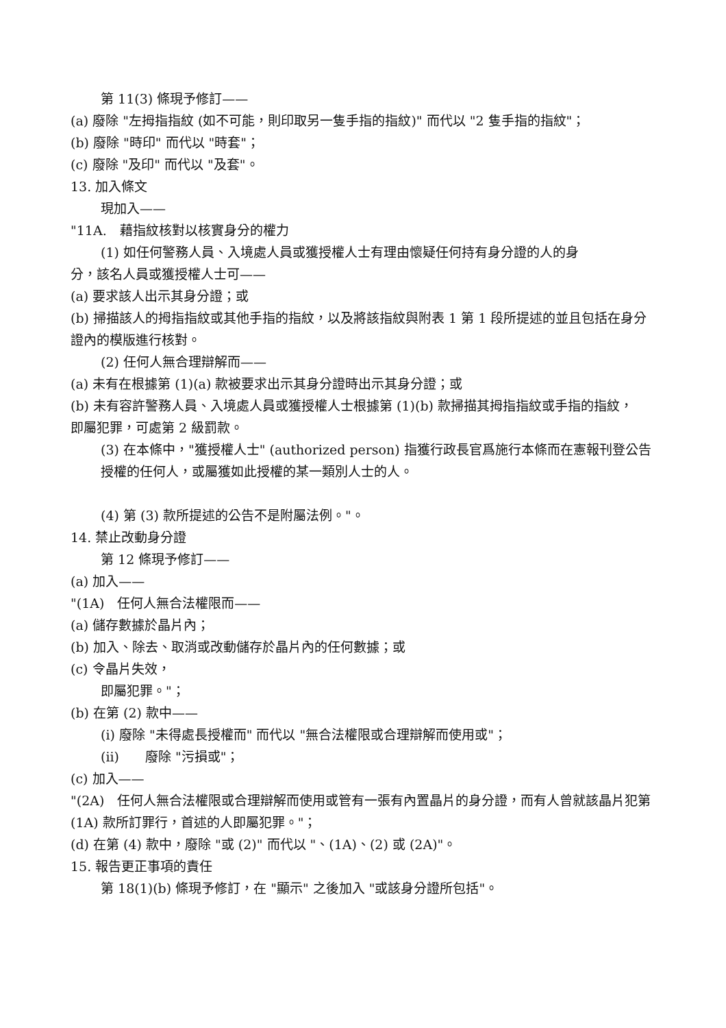第 11(3) 條現予修訂——
(a) 廢除 "左拇指指紋 (如不可能，則印取另一隻手指的指紋)" 而代以 "2 隻手指的指紋"；
(b) 廢除 "時印" 而代以 "時套"；
(c) 廢除 "及印" 而代以 "及套"。
13. 加入條文
現加入——
"11A.　藉指紋核對以核實身分的權力
(1) 如任何警務人員、入境處人員或獲授權人士有理由懷疑任何持有身分證的人的身
分，該名人員或獲授權人士可——
(a) 要求該人出示其身分證；或
(b) 掃描該人的拇指指紋或其他手指的指紋，以及將該指紋與附表 1 第 1 段所提述的並且包括在身分證內的模版進行核對。
(2) 任何人無合理辯解而——
(a) 未有在根據第 (1)(a) 款被要求出示其身分證時出示其身分證；或
(b) 未有容許警務人員、入境處人員或獲授權人士根據第 (1)(b) 款掃描其拇指指紋或手指的指紋，
即屬犯罪，可處第 2 級罰款。
(3) 在本條中，"獲授權人士" (authorized person) 指獲行政長官爲施行本條而在憲報刊登公告授權的任何人，或屬獲如此授權的某一類別人士的人。
(4) 第 (3) 款所提述的公告不是附屬法例。"。
14. 禁止改動身分證
第 12 條現予修訂——
(a) 加入——
"(1A)　任何人無合法權限而——
(a) 儲存數據於晶片內；
(b) 加入、除去、取消或改動儲存於晶片內的任何數據；或
(c) 令晶片失效，
即屬犯罪。"；
(b) 在第 (2) 款中——
(i) 廢除 "未得處長授權而" 而代以 "無合法權限或合理辯解而使用或"；
(ii)　　廢除 "污損或"；
(c) 加入——
"(2A)　任何人無合法權限或合理辯解而使用或管有一張有內置晶片的身分證，而有人曾就該晶片犯第 (1A) 款所訂罪行，首述的人即屬犯罪。"；
(d) 在第 (4) 款中，廢除 "或 (2)" 而代以 "、(1A)、(2) 或 (2A)"。
15. 報告更正事項的責任
第 18(1)(b) 條現予修訂，在 "顯示" 之後加入 "或該身分證所包括"。